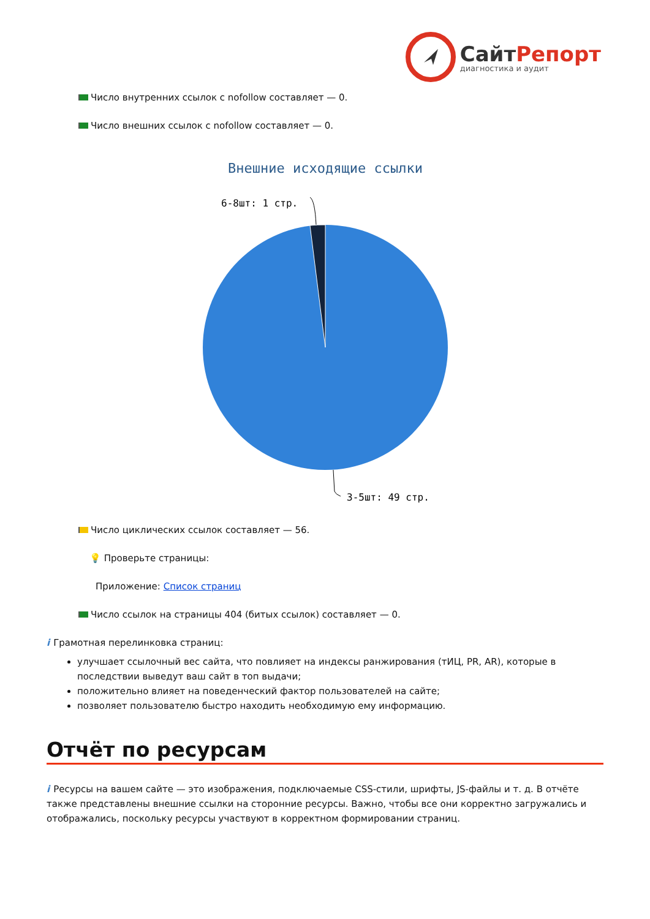СайтРепорт диагностика и аудит
Число внутренних ссылок с nofollow составляет — 0.
Число внешних ссылок с nofollow составляет — 0.
Внешние исходящие ссылки
6-8шт: 1 стр.
3-5шт: 49 стр.
Число циклических ссылок составляет — 56.
💡 Проверьте страницы:
Приложение: Список страниц
Число ссылок на страницы 404 (битых ссылок) составляет — 0.
i Грамотная перелинковка страниц:
улучшает ссылочный вес сайта, что повлияет на индексы ранжирования (тИЦ, PR, AR), которые в последствии выведут ваш сайт в топ выдачи;
положительно влияет на поведенческий фактор пользователей на сайте;
позволяет пользователю быстро находить необходимую ему информацию.
Отчёт по ресурсам
i Ресурсы на вашем сайте — это изображения, подключаемые CSS-стили, шрифты, JS-файлы и т. д. В отчёте также представлены внешние ссылки на сторонние ресурсы. Важно, чтобы все они корректно загружались и отображались, поскольку ресурсы участвуют в корректном формировании страниц.